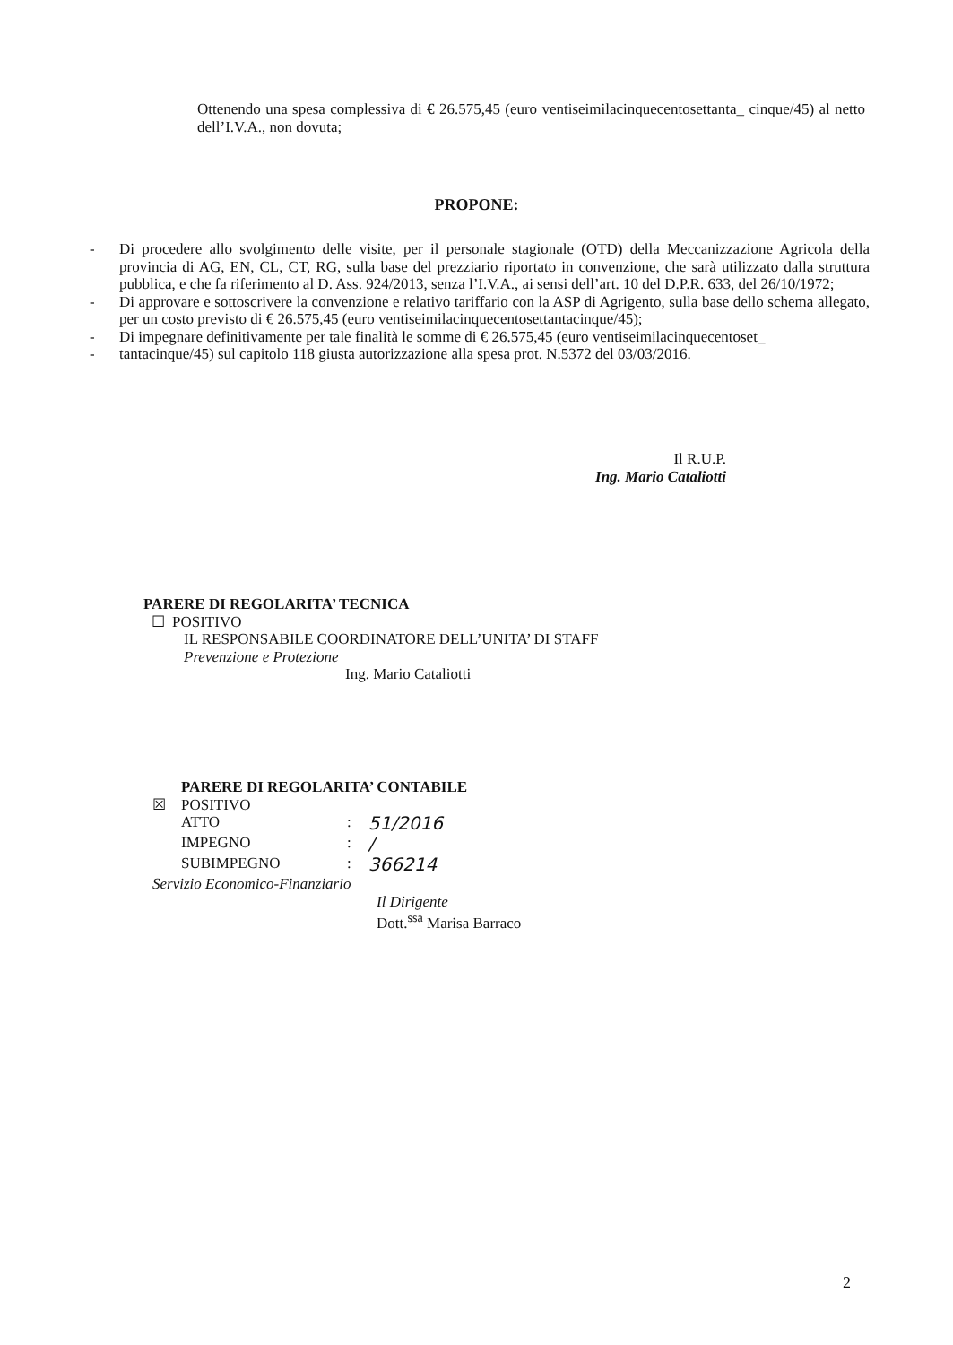Ottenendo una spesa complessiva di € 26.575,45 (euro ventiseimilacinquecentosettanta_ cinque/45) al netto dell’I.V.A., non dovuta;
PROPONE:
- Di procedere allo svolgimento delle visite, per il personale stagionale (OTD) della Meccanizzazione Agricola della provincia di AG, EN, CL, CT, RG, sulla base del prezziario riportato in convenzione, che sarà utilizzato dalla struttura pubblica, e che fa riferimento al D. Ass. 924/2013, senza l’I.V.A., ai sensi dell’art. 10 del D.P.R. 633, del 26/10/1972;
- Di approvare e sottoscrivere la convenzione e relativo tariffario con la ASP di Agrigento, sulla base dello schema allegato, per un costo previsto di € 26.575,45 (euro ventiseimilacinquecentosettantacinque/45);
- Di impegnare definitivamente per tale finalità le somme di € 26.575,45 (euro ventiseimilacinquecentoset_
- tantacinque/45) sul capitolo 118 giusta autorizzazione alla spesa prot. N.5372 del 03/03/2016.
Il R.U.P.
Ing. Mario Cataliotti
PARERE DI REGOLARITA’ TECNICA
☐ POSITIVO
IL RESPONSABILE COORDINATORE DELL’UNITA’ DI STAFF
Prevenzione e Protezione
Ing. Mario Cataliotti
PARERE DI REGOLARITA’ CONTABILE
☒ POSITIVO
ATTO: 51/2016
IMPEGNO: /
SUBIMPEGNO: 366214
Servizio Economico-Finanziario
Il Dirigente
Dott.<sup>ssa</sup> Marisa Barraco
2